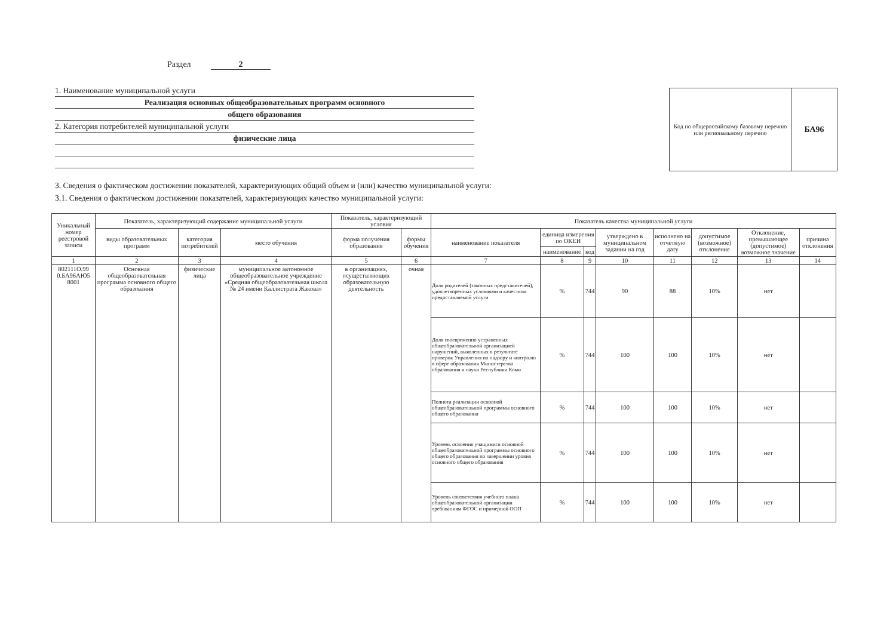Раздел 2
1. Наименование муниципальной услуги
Реализация основных общеобразовательных программ основного
общего образования
2. Категория потребителей муниципальной услуги
физические лица
Код по общероссийскому базовому перечню или региональному перечню
БА96
3. Сведения о фактическом достижении показателей, характеризующих общий объем и (или) качество муниципальной услуги:
3.1. Сведения о фактическом достижении показателей, характеризующих качество муниципальной услуги:
| Уникальный номер реестровой записи | Показатель, характеризующий содержание муниципальной услуги | | | Показатель, характеризующий условия | | Показатель качества муниципальной услуги | | | | | | | |
| --- | --- | --- | --- | --- | --- | --- | --- | --- | --- | --- | --- | --- | --- |
| | виды образовательных программ | категория потребителей | место обучения | форма получения образования | формы обучения | наименование показателя | единица измерения по ОКЕИ | | утверждено в муниципальном задании на год | исполнено на отчетную дату | допустимое (возможное) отклонение | Отклонение, превышающее (допустимое) возможное значение | причина отклонения |
| | | | | | | | наименование | код | | | | | |
| 1 | 2 | 3 | 4 | 5 | 6 | 7 | 8 | 9 | 10 | 11 | 12 | 13 | 14 |
| 802111О.99 0.БА96АЮ5 8001 | Основная общеобразовательная программа основного общего образования | физические лица | муниципальное автономное общеобразовательное учреждение «Средняя общеобразовательная школа № 24 имени Каллистрата Жакова» | в организациях, осуществляющих образовательную деятельность | очная | Доля родителей (законных представителей), удовлетворенных условиями и качеством предоставляемой услуги | % | 744 | 90 | 88 | 10% | нет | |
| | | | | | | Доля своевременно устраненных общеобразовательной организацией нарушений, выявленных в результате проверок Управления по надзору и контролю в сфере образования Министерства образования и науки Республики Коми | % | 744 | 100 | 100 | 10% | нет | |
| | | | | | | Полнота реализации основной общеобразовательной программы основного общего образования | % | 744 | 100 | 100 | 10% | нет | |
| | | | | | | Уровень освоения учащимися основной общеобразовательной программы основного общего образования по завершении уровня основного общего образования | % | 744 | 100 | 100 | 10% | нет | |
| | | | | | | Уровень соответствия учебного плана общеобразовательной организации требованиям ФГОС и примерной ООП | % | 744 | 100 | 100 | 10% | нет | |